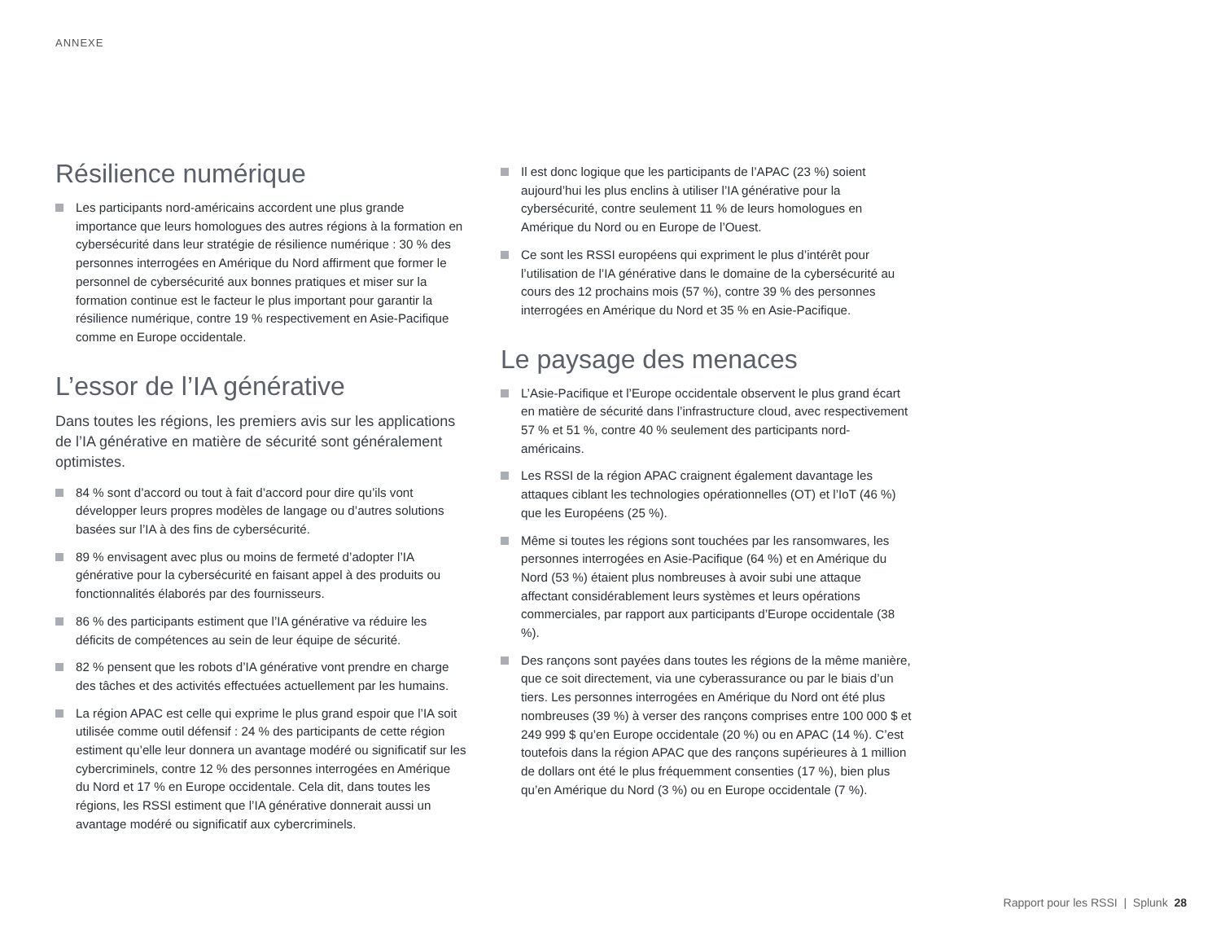ANNEXE
Résilience numérique
Les participants nord-américains accordent une plus grande importance que leurs homologues des autres régions à la formation en cybersécurité dans leur stratégie de résilience numérique : 30 % des personnes interrogées en Amérique du Nord affirment que former le personnel de cybersécurité aux bonnes pratiques et miser sur la formation continue est le facteur le plus important pour garantir la résilience numérique, contre 19 % respectivement en Asie-Pacifique comme en Europe occidentale.
L’essor de l’IA générative
Dans toutes les régions, les premiers avis sur les applications de l’IA générative en matière de sécurité sont généralement optimistes.
84 % sont d’accord ou tout à fait d’accord pour dire qu’ils vont développer leurs propres modèles de langage ou d’autres solutions basées sur l’IA à des fins de cybersécurité.
89 % envisagent avec plus ou moins de fermeté d’adopter l’IA générative pour la cybersécurité en faisant appel à des produits ou fonctionnalités élaborés par des fournisseurs.
86 % des participants estiment que l’IA générative va réduire les déficits de compétences au sein de leur équipe de sécurité.
82 % pensent que les robots d’IA générative vont prendre en charge des tâches et des activités effectuées actuellement par les humains.
La région APAC est celle qui exprime le plus grand espoir que l’IA soit utilisée comme outil défensif : 24 % des participants de cette région estiment qu’elle leur donnera un avantage modéré ou significatif sur les cybercriminels, contre 12 % des personnes interrogées en Amérique du Nord et 17 % en Europe occidentale. Cela dit, dans toutes les régions, les RSSI estiment que l’IA générative donnerait aussi un avantage modéré ou significatif aux cybercriminels.
Il est donc logique que les participants de l’APAC (23 %) soient aujourd’hui les plus enclins à utiliser l’IA générative pour la cybersécurité, contre seulement 11 % de leurs homologues en Amérique du Nord ou en Europe de l’Ouest.
Ce sont les RSSI européens qui expriment le plus d’intérêt pour l’utilisation de l’IA générative dans le domaine de la cybersécurité au cours des 12 prochains mois (57 %), contre 39 % des personnes interrogées en Amérique du Nord et 35 % en Asie-Pacifique.
Le paysage des menaces
L’Asie-Pacifique et l’Europe occidentale observent le plus grand écart en matière de sécurité dans l’infrastructure cloud, avec respectivement 57 % et 51 %, contre 40 % seulement des participants nord-américains.
Les RSSI de la région APAC craignent également davantage les attaques ciblant les technologies opérationnelles (OT) et l’IoT (46 %) que les Européens (25 %).
Même si toutes les régions sont touchées par les ransomwares, les personnes interrogées en Asie-Pacifique (64 %) et en Amérique du Nord (53 %) étaient plus nombreuses à avoir subi une attaque affectant considérablement leurs systèmes et leurs opérations commerciales, par rapport aux participants d’Europe occidentale (38 %).
Des rançons sont payées dans toutes les régions de la même manière, que ce soit directement, via une cyberassurance ou par le biais d’un tiers. Les personnes interrogées en Amérique du Nord ont été plus nombreuses (39 %) à verser des rançons comprises entre 100 000 $ et 249 999 $ qu’en Europe occidentale (20 %) ou en APAC (14 %). C’est toutefois dans la région APAC que des rançons supérieures à 1 million de dollars ont été le plus fréquemment consenties (17 %), bien plus qu’en Amérique du Nord (3 %) ou en Europe occidentale (7 %).
Rapport pour les RSSI | Splunk 28